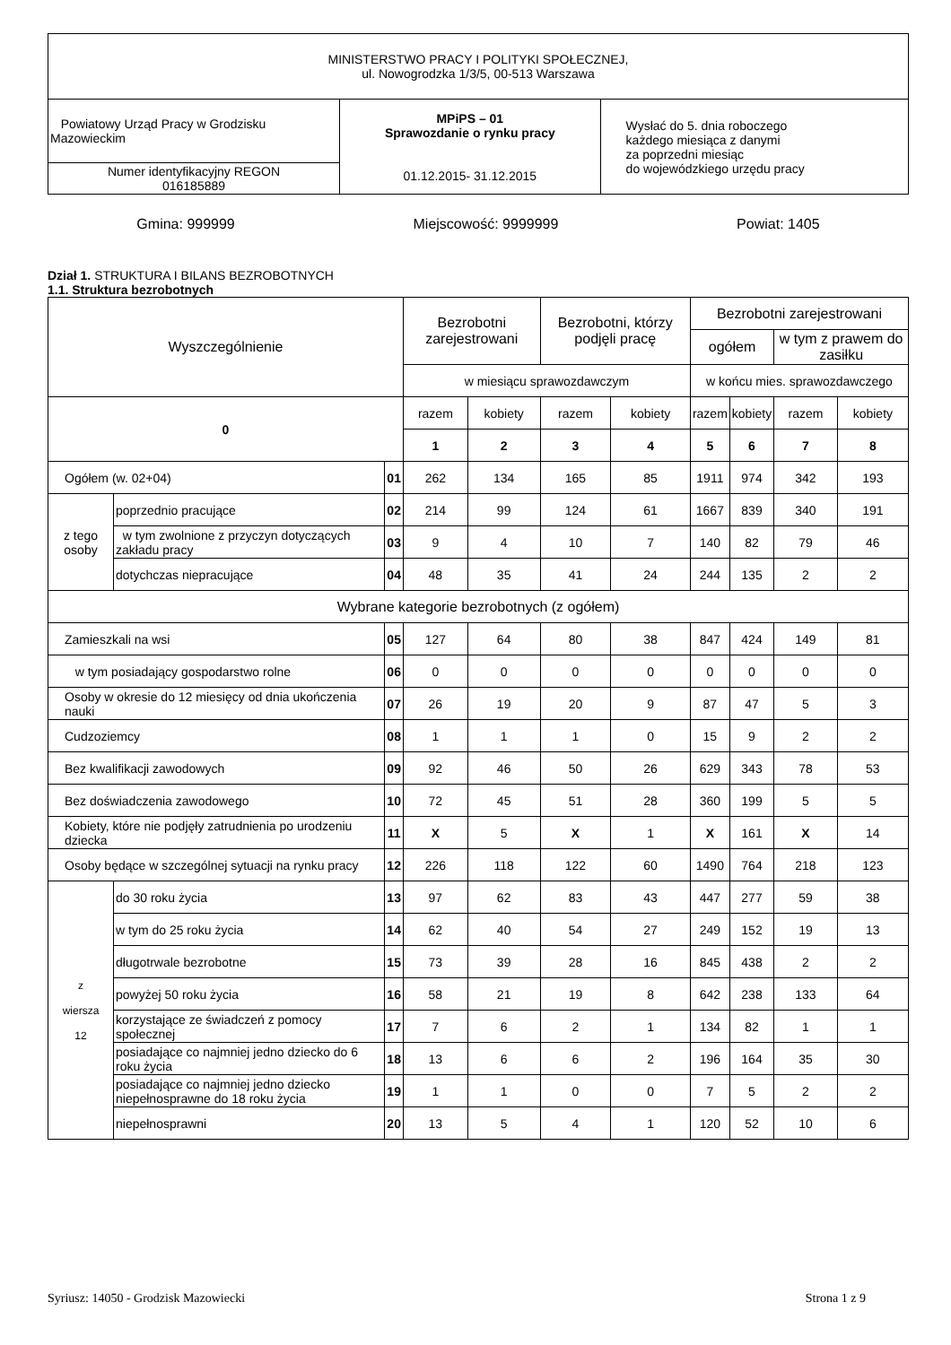| MINISTERSTWO PRACY I POLITYKI SPOŁECZNEJ, ul. Nowogrodzka 1/3/5, 00-513 Warszawa | | |
| Powiatowy Urząd Pracy w Grodzisku Mazowieckim | MPiPS – 01 Sprawozdanie o rynku pracy 01.12.2015- 31.12.2015 | Wysłać do 5. dnia roboczego każdego miesiąca z danymi za poprzedni miesiąc do wojewódzkiego urzędu pracy |
| Numer identyfikacyjny REGON 016185889 | | |
Gmina: 999999 Miejscowość: 9999999 Powiat: 1405
Dział 1. STRUKTURA I BILANS BEZROBOTNYCH
1.1. Struktura bezrobotnych
| Wyszczególnienie | | | Bezrobotni zarejestrowani | | Bezrobotni, którzy podjęli pracę | | Bezrobotni zarejestrowani | | | |
| --- | --- | --- | --- | --- | --- | --- | --- | --- | --- | --- |
| | | | | | | | ogółem | | w tym z prawem do zasiłku | |
| | | | w miesiącu sprawozdawczym | | | | w końcu mies. sprawozdawczego | | | |
| 0 | | | razem | kobiety | razem | kobiety | razem | kobiety | razem | kobiety |
| | | | 1 | 2 | 3 | 4 | 5 | 6 | 7 | 8 |
| Ogółem (w. 02+04) | | 01 | 262 | 134 | 165 | 85 | 1911 | 974 | 342 | 193 |
| z tego osoby | poprzednio pracujące | 02 | 214 | 99 | 124 | 61 | 1667 | 839 | 340 | 191 |
| | w tym zwolnione z przyczyn dotyczących zakładu pracy | 03 | 9 | 4 | 10 | 7 | 140 | 82 | 79 | 46 |
| | dotychczas niepracujące | 04 | 48 | 35 | 41 | 24 | 244 | 135 | 2 | 2 |
| Wybrane kategorie bezrobotnych (z ogółem) | | | | | | | | | | |
| Zamieszkali na wsi | | 05 | 127 | 64 | 80 | 38 | 847 | 424 | 149 | 81 |
| w tym posiadający gospodarstwo rolne | | 06 | 0 | 0 | 0 | 0 | 0 | 0 | 0 | 0 |
| Osoby w okresie do 12 miesięcy od dnia ukończenia nauki | | 07 | 26 | 19 | 20 | 9 | 87 | 47 | 5 | 3 |
| Cudzoziemcy | | 08 | 1 | 1 | 1 | 0 | 15 | 9 | 2 | 2 |
| Bez kwalifikacji zawodowych | | 09 | 92 | 46 | 50 | 26 | 629 | 343 | 78 | 53 |
| Bez doświadczenia zawodowego | | 10 | 72 | 45 | 51 | 28 | 360 | 199 | 5 | 5 |
| Kobiety, które nie podjęły zatrudnienia po urodzeniu dziecka | | 11 | X | 5 | X | 1 | X | 161 | X | 14 |
| Osoby będące w szczególnej sytuacji na rynku pracy | | 12 | 226 | 118 | 122 | 60 | 1490 | 764 | 218 | 123 |
| z wiersza 12 | do 30 roku życia | 13 | 97 | 62 | 83 | 43 | 447 | 277 | 59 | 38 |
| | w tym do 25 roku życia | 14 | 62 | 40 | 54 | 27 | 249 | 152 | 19 | 13 |
| | długotrwale bezrobotne | 15 | 73 | 39 | 28 | 16 | 845 | 438 | 2 | 2 |
| | powyżej 50 roku życia | 16 | 58 | 21 | 19 | 8 | 642 | 238 | 133 | 64 |
| | korzystające ze świadczeń z pomocy społecznej | 17 | 7 | 6 | 2 | 1 | 134 | 82 | 1 | 1 |
| | posiadające co najmniej jedno dziecko do 6 roku życia | 18 | 13 | 6 | 6 | 2 | 196 | 164 | 35 | 30 |
| | posiadające co najmniej jedno dziecko niepełnosprawne do 18 roku życia | 19 | 1 | 1 | 0 | 0 | 7 | 5 | 2 | 2 |
| | niepełnosprawni | 20 | 13 | 5 | 4 | 1 | 120 | 52 | 10 | 6 |
Syriusz: 14050 - Grodzisk Mazowiecki Strona 1 z 9